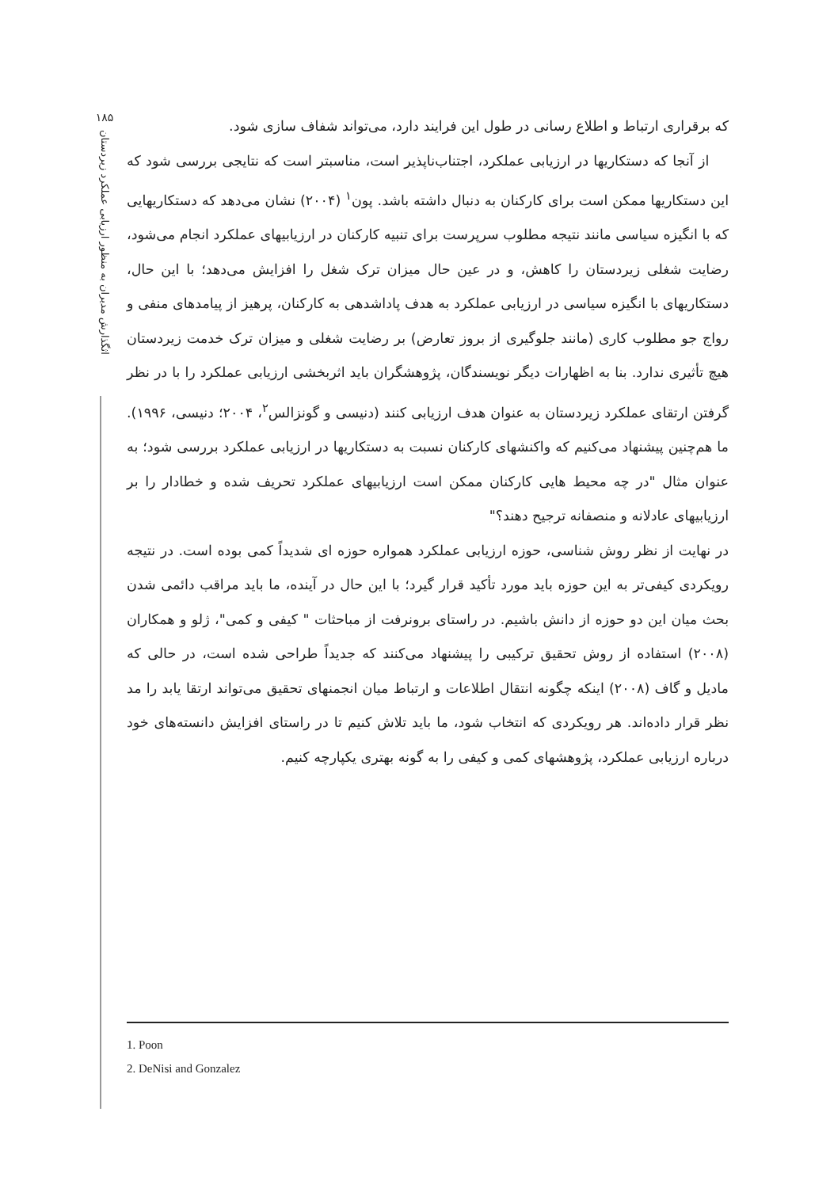۱۸۵
اثگذارش مدیران به منظور ارزیابی عملکرد زیردستان
که برقراری ارتباط و اطلاع رسانی در طول این فرایند دارد، می‌تواند شفاف سازی شود.
از آنجا که دستکاریها در ارزیابی عملکرد، اجتناب‌ناپذیر است، مناسبتر است که نتایجی بررسی شود که این دستکاریها ممکن است برای کارکنان به دنبال داشته باشد. پون<sup>۱</sup> (۲۰۰۴) نشان می‌دهد که دستکاریهایی که با انگیزه سیاسی مانند نتیجه مطلوب سرپرست برای تنبیه کارکنان در ارزیابیهای عملکرد انجام می‌شود، رضایت شغلی زیردستان را کاهش، و در عین حال میزان ترک شغل را افزایش می‌دهد؛ با این حال، دستکاریهای با انگیزه سیاسی در ارزیابی عملکرد به هدف پاداشدهی به کارکنان، پرهیز از پیامدهای منفی و رواج جو مطلوب کاری (مانند جلوگیری از بروز تعارض) بر رضایت شغلی و میزان ترک خدمت زیردستان هیچ تأثیری ندارد. بنا به اظهارات دیگر نویسندگان، پژوهشگران باید اثربخشی ارزیابی عملکرد را با در نظر گرفتن ارتقای عملکرد زیردستان به عنوان هدف ارزیابی کنند (دنیسی و گونزالس<sup>۲</sup>، ۲۰۰۴؛ دنیسی، ۱۹۹۶). ما هم‌چنین پیشنهاد می‌کنیم که واکنشهای کارکنان نسبت به دستکاریها در ارزیابی عملکرد بررسی شود؛ به عنوان مثال "در چه محیط هایی کارکنان ممکن است ارزیابیهای عملکرد تحریف شده و خطادار را بر ارزیابیهای عادلانه و منصفانه ترجیح دهند؟"
در نهایت از نظر روش شناسی، حوزه ارزیابی عملکرد همواره حوزه ای شدیداً کمی بوده است. در نتیجه رویکردی کیفی‌تر به این حوزه باید مورد تأکید قرار گیرد؛ با این حال در آینده، ما باید مراقب دائمی شدن بحث میان این دو حوزه از دانش باشیم. در راستای برونرفت از مباحثات " کیفی و کمی"، ژلو و همکاران (۲۰۰۸) استفاده از روش تحقیق ترکیبی را پیشنهاد می‌کنند که جدیداً طراحی شده است، در حالی که مادیل و گاف (۲۰۰۸) اینکه چگونه انتقال اطلاعات و ارتباط میان انجمنهای تحقیق می‌تواند ارتقا یابد را مد نظر قرار داده‌اند. هر رویکردی که انتخاب شود، ما باید تلاش کنیم تا در راستای افزایش دانسته‌های خود درباره ارزیابی عملکرد، پژوهشهای کمی و کیفی را به گونه بهتری یکپارچه کنیم.
1. Poon
2. DeNisi and Gonzalez